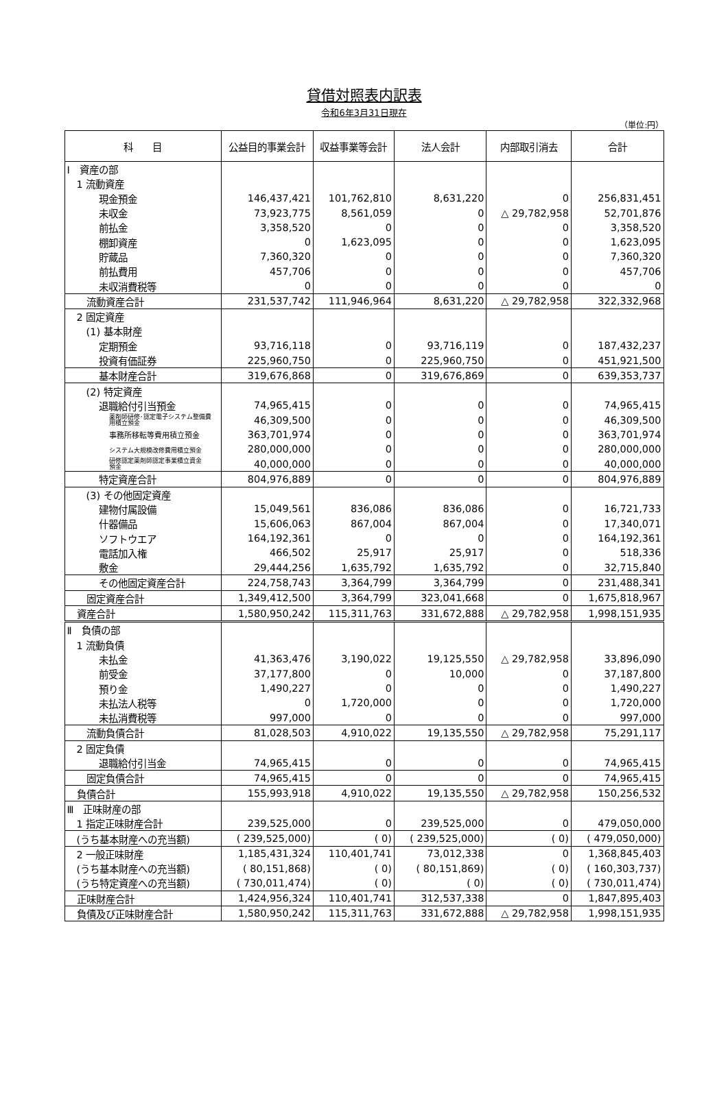貸借対照表内訳表
令和6年3月31日現在
（単位:円）
| 科 目 | 公益目的事業会計 | 収益事業等会計 | 法人会計 | 内部取引消去 | 合計 |
| --- | --- | --- | --- | --- | --- |
| Ⅰ 資産の部 | | | | | |
| 1 流動資産 | | | | | |
| 現金預金 | 146,437,421 | 101,762,810 | 8,631,220 | 0 | 256,831,451 |
| 未収金 | 73,923,775 | 8,561,059 | 0 | △ 29,782,958 | 52,701,876 |
| 前払金 | 3,358,520 | 0 | 0 | 0 | 3,358,520 |
| 棚卸資産 | 0 | 1,623,095 | 0 | 0 | 1,623,095 |
| 貯蔵品 | 7,360,320 | 0 | 0 | 0 | 7,360,320 |
| 前払費用 | 457,706 | 0 | 0 | 0 | 457,706 |
| 未収消費税等 | 0 | 0 | 0 | 0 | 0 |
| 流動資産合計 | 231,537,742 | 111,946,964 | 8,631,220 | △ 29,782,958 | 322,332,968 |
| 2 固定資産 | | | | | |
| (1) 基本財産 | | | | | |
| 定期預金 | 93,716,118 | 0 | 93,716,119 | 0 | 187,432,237 |
| 投資有価証券 | 225,960,750 | 0 | 225,960,750 | 0 | 451,921,500 |
| 基本財産合計 | 319,676,868 | 0 | 319,676,869 | 0 | 639,353,737 |
| (2) 特定資産 | | | | | |
| 退職給付引当預金 | 74,965,415 | 0 | 0 | 0 | 74,965,415 |
| 薬剤師研修･認定電子システム整備費 用積立預金 | 46,309,500 | 0 | 0 | 0 | 46,309,500 |
| 事務所移転等費用積立預金 | 363,701,974 | 0 | 0 | 0 | 363,701,974 |
| システム大規模改修費用積立預金 | 280,000,000 | 0 | 0 | 0 | 280,000,000 |
| 研修認定薬剤師認定事業積立資金 預金 | 40,000,000 | 0 | 0 | 0 | 40,000,000 |
| 特定資産合計 | 804,976,889 | 0 | 0 | 0 | 804,976,889 |
| (3) その他固定資産 | | | | | |
| 建物付属設備 | 15,049,561 | 836,086 | 836,086 | 0 | 16,721,733 |
| 什器備品 | 15,606,063 | 867,004 | 867,004 | 0 | 17,340,071 |
| ソフトウエア | 164,192,361 | 0 | 0 | 0 | 164,192,361 |
| 電話加入権 | 466,502 | 25,917 | 25,917 | 0 | 518,336 |
| 敷金 | 29,444,256 | 1,635,792 | 1,635,792 | 0 | 32,715,840 |
| その他固定資産合計 | 224,758,743 | 3,364,799 | 3,364,799 | 0 | 231,488,341 |
| 固定資産合計 | 1,349,412,500 | 3,364,799 | 323,041,668 | 0 | 1,675,818,967 |
| 資産合計 | 1,580,950,242 | 115,311,763 | 331,672,888 | △ 29,782,958 | 1,998,151,935 |
| Ⅱ 負債の部 | | | | | |
| 1 流動負債 | | | | | |
| 未払金 | 41,363,476 | 3,190,022 | 19,125,550 | △ 29,782,958 | 33,896,090 |
| 前受金 | 37,177,800 | 0 | 10,000 | 0 | 37,187,800 |
| 預り金 | 1,490,227 | 0 | 0 | 0 | 1,490,227 |
| 未払法人税等 | 0 | 1,720,000 | 0 | 0 | 1,720,000 |
| 未払消費税等 | 997,000 | 0 | 0 | 0 | 997,000 |
| 流動負債合計 | 81,028,503 | 4,910,022 | 19,135,550 | △ 29,782,958 | 75,291,117 |
| 2 固定負債 | | | | | |
| 退職給付引当金 | 74,965,415 | 0 | 0 | 0 | 74,965,415 |
| 固定負債合計 | 74,965,415 | 0 | 0 | 0 | 74,965,415 |
| 負債合計 | 155,993,918 | 4,910,022 | 19,135,550 | △ 29,782,958 | 150,256,532 |
| Ⅲ 正味財産の部 | | | | | |
| 1 指定正味財産合計 | 239,525,000 | 0 | 239,525,000 | 0 | 479,050,000 |
| (うち基本財産への充当額) | ( 239,525,000) | ( 0) | ( 239,525,000) | ( 0) | ( 479,050,000) |
| 2 一般正味財産 | 1,185,431,324 | 110,401,741 | 73,012,338 | 0 | 1,368,845,403 |
| (うち基本財産への充当額) | ( 80,151,868) | ( 0) | ( 80,151,869) | ( 0) | ( 160,303,737) |
| (うち特定資産への充当額) | ( 730,011,474) | ( 0) | ( 0) | ( 0) | ( 730,011,474) |
| 正味財産合計 | 1,424,956,324 | 110,401,741 | 312,537,338 | 0 | 1,847,895,403 |
| 負債及び正味財産合計 | 1,580,950,242 | 115,311,763 | 331,672,888 | △ 29,782,958 | 1,998,151,935 |